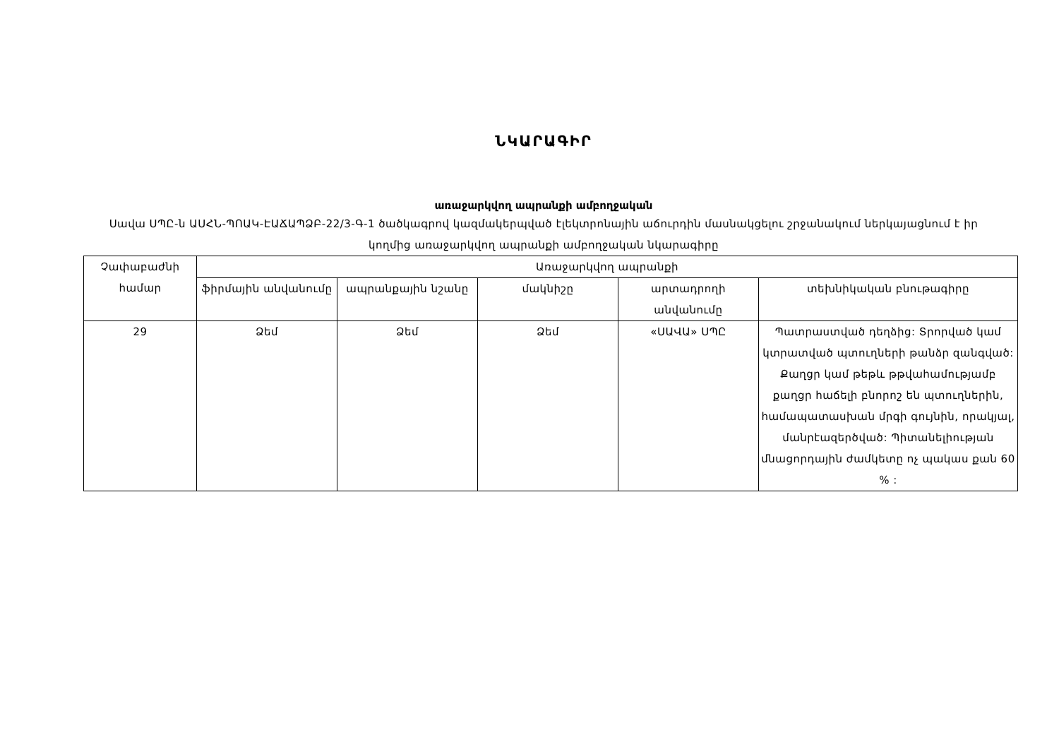ՆԿԱՐԱԳԻՐ
առաջարկվող ապրանքի ամբողջական
Սավա ՍՊԸ-ն ԱՍՀՆ-ՊՈԱԿ-ԷԱՃԱՊՁԲ-22/3-Գ-1 ծածկագրով կազմակերպված էլեկտրոնային աճուրդին մասնակցելու շրջանակում ներկայացնում է իր կողմից առաջարկվող ապրանքի ամբողջական նկարագիրը
| Չափաբաժնի համար | Առաջարկվող ապրանքի | | | | |
| --- | --- | --- | --- | --- | --- |
| | ֆիրմային անվանումը | ապրանքային նշանը | մակնիշը | արտադրողի անվանումը | տեխնիկական բնութագիրը |
| 29 | Ձեմ | Ձեմ | Ձեմ | «ՍԱՎԱ» ՍՊԸ | Պատրաստված դեղձից: Տրորված կամ կտրատված պտուղների թանձր զանգված: Քաղցր կամ թեթև թթվահամությամբ քաղցր հաճելի բնորոշ են պտուղներին, համապատասխան մրգի գույնին, որակյալ, մանրէազերծված: Պիտանելիության մնացորդային ժամկետը ոչ պակաս քան 60 % : |